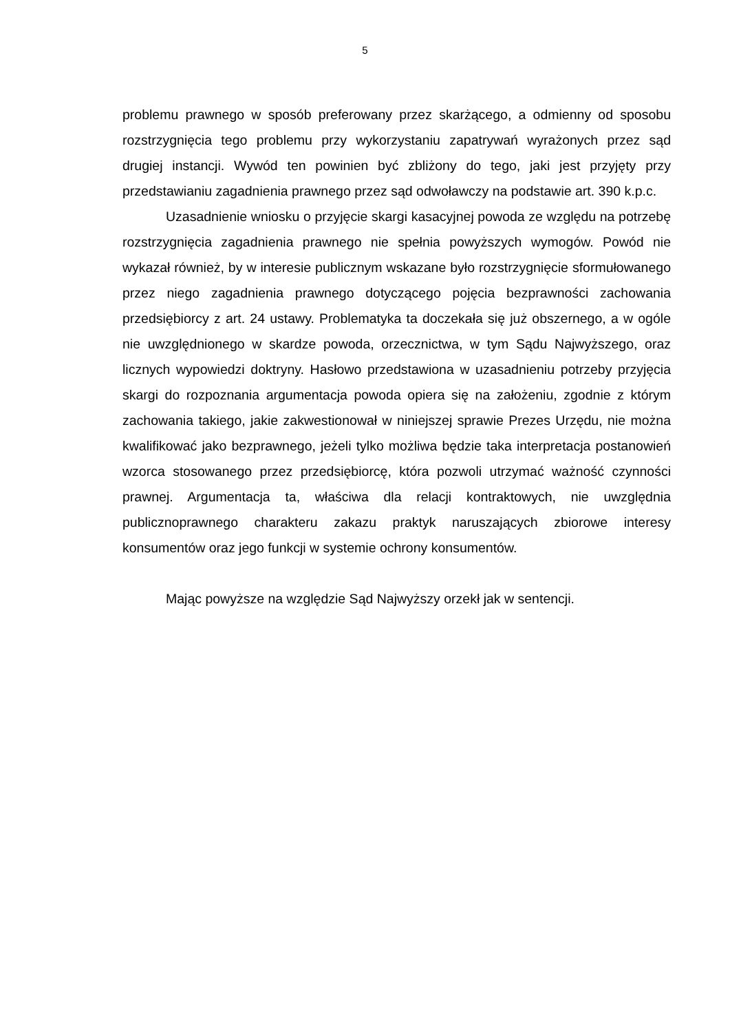5
problemu prawnego w sposób preferowany przez skarżącego, a odmienny od sposobu rozstrzygnięcia tego problemu przy wykorzystaniu zapatrywań wyrażonych przez sąd drugiej instancji. Wywód ten powinien być zbliżony do tego, jaki jest przyjęty przy przedstawianiu zagadnienia prawnego przez sąd odwoławczy na podstawie art. 390 k.p.c.
Uzasadnienie wniosku o przyjęcie skargi kasacyjnej powoda ze względu na potrzebę rozstrzygnięcia zagadnienia prawnego nie spełnia powyższych wymogów. Powód nie wykazał również, by w interesie publicznym wskazane było rozstrzygnięcie sformułowanego przez niego zagadnienia prawnego dotyczącego pojęcia bezprawności zachowania przedsiębiorcy z art. 24 ustawy. Problematyka ta doczekała się już obszernego, a w ogóle nie uwzględnionego w skardze powoda, orzecznictwa, w tym Sądu Najwyższego, oraz licznych wypowiedzi doktryny. Hasłowo przedstawiona w uzasadnieniu potrzeby przyjęcia skargi do rozpoznania argumentacja powoda opiera się na założeniu, zgodnie z którym zachowania takiego, jakie zakwestionował w niniejszej sprawie Prezes Urzędu, nie można kwalifikować jako bezprawnego, jeżeli tylko możliwa będzie taka interpretacja postanowień wzorca stosowanego przez przedsiębiorcę, która pozwoli utrzymać ważność czynności prawnej. Argumentacja ta, właściwa dla relacji kontraktowych, nie uwzględnia publicznoprawnego charakteru zakazu praktyk naruszających zbiorowe interesy konsumentów oraz jego funkcji w systemie ochrony konsumentów.
Mając powyższe na względzie Sąd Najwyższy orzekł jak w sentencji.